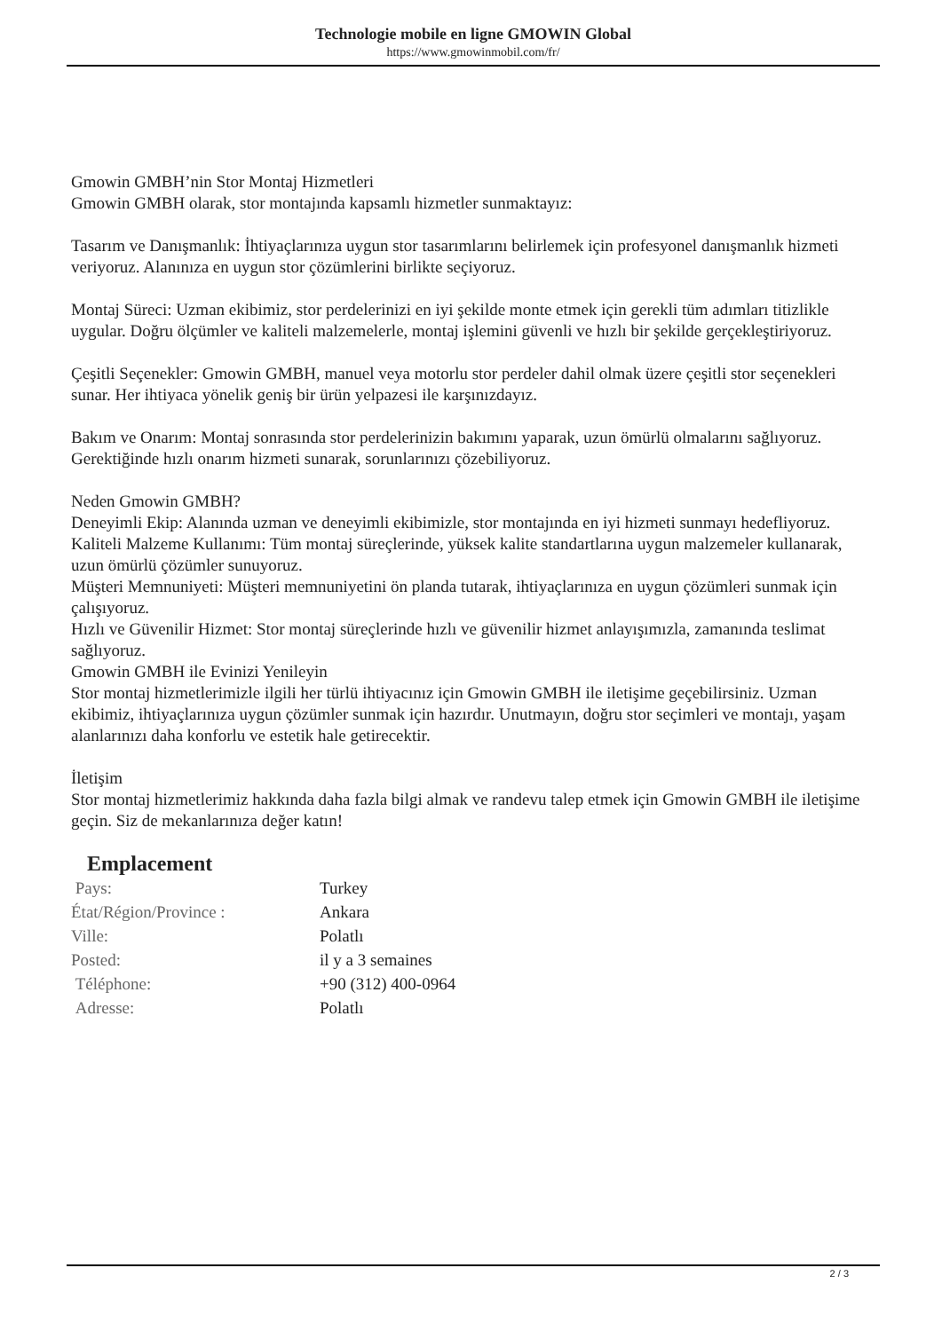Technologie mobile en ligne GMOWIN Global
https://www.gmowinmobil.com/fr/
Gmowin GMBH’nin Stor Montaj Hizmetleri
Gmowin GMBH olarak, stor montajında kapsamlı hizmetler sunmaktayız:
Tasarım ve Danışmanlık: İhtiyaçlarınıza uygun stor tasarımlarını belirlemek için profesyonel danışmanlık hizmeti veriyoruz. Alanınıza en uygun stor çözümlerini birlikte seçiyoruz.
Montaj Süreci: Uzman ekibimiz, stor perdelerinizi en iyi şekilde monte etmek için gerekli tüm adımları titizlikle uygular. Doğru ölçümler ve kaliteli malzemelerle, montaj işlemini güvenli ve hızlı bir şekilde gerçekleştiriyoruz.
Çeşitli Seçenekler: Gmowin GMBH, manuel veya motorlu stor perdeler dahil olmak üzere çeşitli stor seçenekleri sunar. Her ihtiyaca yönelik geniş bir ürün yelpazesi ile karşınızdayız.
Bakım ve Onarım: Montaj sonrasında stor perdelerinizin bakımını yaparak, uzun ömürlü olmalarını sağlıyoruz. Gerektiğinde hızlı onarım hizmeti sunarak, sorunlarınızı çözebiliyoruz.
Neden Gmowin GMBH?
Deneyimli Ekip: Alanında uzman ve deneyimli ekibimizle, stor montajında en iyi hizmeti sunmayı hedefliyoruz.
Kaliteli Malzeme Kullanımı: Tüm montaj süreçlerinde, yüksek kalite standartlarına uygun malzemeler kullanarak, uzun ömürlü çözümler sunuyoruz.
Müşteri Memnuniyeti: Müşteri memnuniyetini ön planda tutarak, ihtiyaçlarınıza en uygun çözümleri sunmak için çalışıyoruz.
Hızlı ve Güvenilir Hizmet: Stor montaj süreçlerinde hızlı ve güvenilir hizmet anlayışımızla, zamanında teslimat sağlıyoruz.
Gmowin GMBH ile Evinizi Yenileyin
Stor montaj hizmetlerimizle ilgili her türlü ihtiyacınız için Gmowin GMBH ile iletişime geçebilirsiniz. Uzman ekibimiz, ihtiyaçlarınıza uygun çözümler sunmak için hazırdır. Unutmayın, doğru stor seçimleri ve montajı, yaşam alanlarınızı daha konforlu ve estetik hale getirecektir.
İletişim
Stor montaj hizmetlerimiz hakkında daha fazla bilgi almak ve randevu talep etmek için Gmowin GMBH ile iletişime geçin. Siz de mekanlarınıza değer katın!
Emplacement
| Pays: | Turkey |
| État/Région/Province : | Ankara |
| Ville: | Polatlı |
| Posted: | il y a 3 semaines |
| Téléphone: | +90 (312) 400-0964 |
| Adresse: | Polatlı |
2 / 3